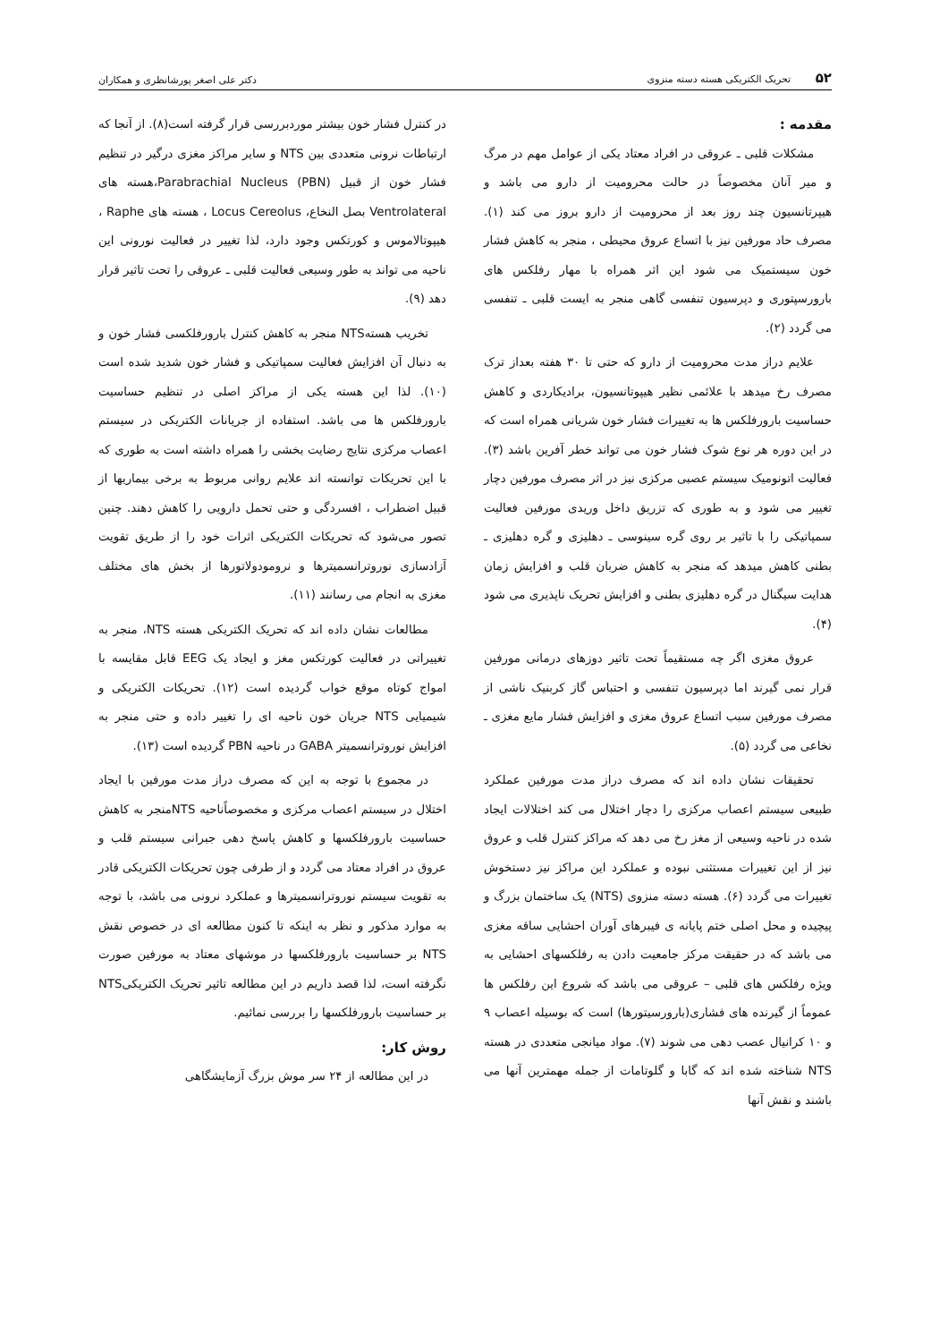۵۲ تحریک الکتریکی هسته دسته منزوی
دکتر علی اصغر پورشانظری و همکاران
مقدمه :
مشکلات قلبی ـ عروقی در افراد معتاد یکی از عوامل مهم در مرگ و میر آنان مخصوصاً در حالت محرومیت از دارو می باشد و هیپرتانسیون چند روز بعد از محرومیت از دارو بروز می کند (۱). مصرف حاد مورفین نیز با اتساع عروق محیطی ، منجر به کاهش فشار خون سیستمیک می شود این اثر همراه با مهار رفلکس های بارورسپتوری و دپرسیون تنفسی گاهی منجر به ایست قلبی ـ تنفسی می گردد (۲).
علایم دراز مدت محرومیت از دارو که حتی تا ۳۰ هفته بعداز ترک مصرف رخ میدهد با علائمی نظیر هیپوتانسیون، برادیکاردی و کاهش حساسیت بارورفلکس ها به تغییرات فشار خون شریانی همراه است که در این دوره هر نوع شوک فشار خون می تواند خطر آفرین باشد (۳). فعالیت اتونومیک سیستم عصبی مرکزی نیز در اثر مصرف مورفین دچار تغییر می شود و به طوری که تزریق داخل وریدی مورفین فعالیت سمپاتیکی را با تاثیر بر روی گره سینوسی ـ دهلیزی و گره دهلیزی ـ بطنی کاهش میدهد که منجر به کاهش ضربان قلب و افزایش زمان هدایت سیگنال در گره دهلیزی بطنی و افزایش تحریک ناپذیری می شود (۴).
عروق مغزی اگر چه مستقیماً تحت تاثیر دوزهای درمانی مورفین قرار نمی گیرند اما دپرسیون تنفسی و احتباس گاز کربنیک ناشی از مصرف مورفین سبب اتساع عروق مغزی و افزایش فشار مایع مغزی ـ نخاعی می گردد (۵).
تحقیقات نشان داده اند که مصرف دراز مدت مورفین عملکرد طبیعی سیستم اعصاب مرکزی را دچار اختلال می کند اختلالات ایجاد شده در ناحیه وسیعی از مغز رخ می دهد که مراکز کنترل قلب و عروق نیز از این تغییرات مستثنی نبوده و عملکرد این مراکز نیز دستخوش تغییرات می گردد (۶). هسته دسته منزوی (NTS) یک ساختمان بزرگ و پیچیده و محل اصلی ختم پایانه ی فیبرهای آوران احشایی ساقه مغزی می باشد که در حقیقت مرکز جامعیت دادن به رفلکسهای احشایی به ویژه رفلکس های قلبی – عروقی می باشد که شروع این رفلکس ها عموماً از گیرنده های فشاری(بارورسیتورها) است که بوسیله اعصاب ۹ و ۱۰ کرانیال عصب دهی می شوند (۷). مواد میانجی متعددی در هسته NTS شناخته شده اند که گابا و گلوتامات از جمله مهمترین آنها می باشند و نقش آنها
در کنترل فشار خون بیشتر موردبررسی قرار گرفته است(۸). از آنجا که ارتباطات نرونی متعددی بین NTS و سایر مراکز مغزی درگیر در تنظیم فشار خون از قبیل Parabrachial Nucleus (PBN)،هسته های Ventrolateral بصل النخاع، Locus Cereolus ، هسته های Raphe ، هیپوتالاموس و کورتکس وجود دارد، لذا تغییر در فعالیت نورونی این ناحیه می تواند به طور وسیعی فعالیت قلبی ـ عروقی را تحت تاثیر قرار دهد (۹).
تخریب هستهNTS منجر به کاهش کنترل بارورفلکسی فشار خون و به دنبال آن افزایش فعالیت سمپاتیکی و فشار خون شدید شده است (۱۰). لذا این هسته یکی از مراکز اصلی در تنظیم حساسیت بارورفلکس ها می باشد. استفاده از جریانات الکتریکی در سیستم اعصاب مرکزی نتایج رضایت بخشی را همراه داشته است به طوری که با این تحریکات توانسته اند علایم روانی مربوط به برخی بیماریها از قبیل اضطراب ، افسردگی و حتی تحمل دارویی را کاهش دهند. چنین تصور می‌شود که تحریکات الکتریکی اثرات خود را از طریق تقویت آزادسازی نوروترانسمیترها و نرومودولاتورها از بخش های مختلف مغزی به انجام می رسانند (۱۱).
مطالعات نشان داده اند که تحریک الکتریکی هسته NTS، منجر به تغییراتی در فعالیت کورتکس مغز و ایجاد یک EEG قابل مقایسه با امواج کوتاه موقع خواب گردیده است (۱۲). تحریکات الکتریکی و شیمیایی NTS جریان خون ناحیه ای را تغییر داده و حتی منجر به افزایش نوروترانسمیتر GABA در ناحیه PBN گردیده است (۱۳).
در مجموع با توجه به این که مصرف دراز مدت مورفین با ایجاد اختلال در سیستم اعصاب مرکزی و مخصوصاًناحیه NTSمنجر به کاهش حساسیت بارورفلکسها و کاهش پاسخ دهی جبرانی سیستم قلب و عروق در افراد معتاد می گردد و از طرفی چون تحریکات الکتریکی قادر به تقویت سیستم نوروترانسمیترها و عملکرد نرونی می باشد، با توجه به موارد مذکور و نظر به اینکه تا کنون مطالعه ای در خصوص نقش NTS بر حساسیت بارورفلکسها در موشهای معتاد به مورفین صورت نگرفته است، لذا قصد داریم در این مطالعه تاثیر تحریک الکتریکیNTS بر حساسیت بارورفلکسها را بررسی نمائیم.
روش کار:
در این مطالعه از ۲۴ سر موش بزرگ آزمایشگاهی